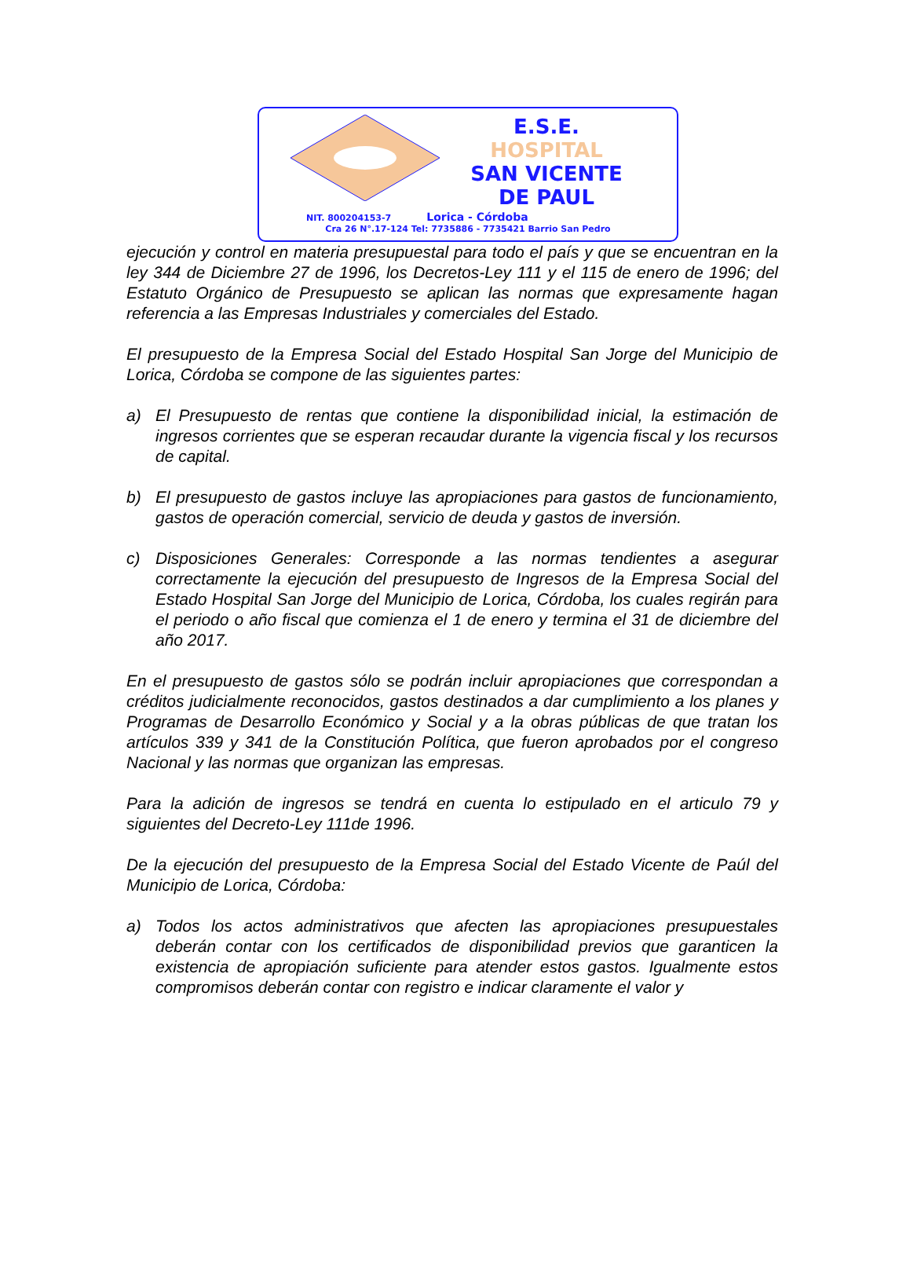E.S.E.
HOSPITAL
SAN VICENTE
DE PAUL
NIT. 800204153-7 Lorica - Córdoba
Cra 26 N°.17-124 Tel: 7735886 - 7735421 Barrio San Pedro
ejecución y control en materia presupuestal para todo el país y que se encuentran en la ley 344 de Diciembre 27 de 1996, los Decretos-Ley 111 y el 115 de enero de 1996; del Estatuto Orgánico de Presupuesto se aplican las normas que expresamente hagan referencia a las Empresas Industriales y comerciales del Estado.
El presupuesto de la Empresa Social del Estado Hospital San Jorge del Municipio de Lorica, Córdoba se compone de las siguientes partes:
a) El Presupuesto de rentas que contiene la disponibilidad inicial, la estimación de ingresos corrientes que se esperan recaudar durante la vigencia fiscal y los recursos de capital.
b) El presupuesto de gastos incluye las apropiaciones para gastos de funcionamiento, gastos de operación comercial, servicio de deuda y gastos de inversión.
c) Disposiciones Generales: Corresponde a las normas tendientes a asegurar correctamente la ejecución del presupuesto de Ingresos de la Empresa Social del Estado Hospital San Jorge del Municipio de Lorica, Córdoba, los cuales regirán para el periodo o año fiscal que comienza el 1 de enero y termina el 31 de diciembre del año 2017.
En el presupuesto de gastos sólo se podrán incluir apropiaciones que correspondan a créditos judicialmente reconocidos, gastos destinados a dar cumplimiento a los planes y Programas de Desarrollo Económico y Social y a la obras públicas de que tratan los artículos 339 y 341 de la Constitución Política, que fueron aprobados por el congreso Nacional y las normas que organizan las empresas.
Para la adición de ingresos se tendrá en cuenta lo estipulado en el articulo 79 y siguientes del Decreto-Ley 111de 1996.
De la ejecución del presupuesto de la Empresa Social del Estado Vicente de Paúl del Municipio de Lorica, Córdoba:
a) Todos los actos administrativos que afecten las apropiaciones presupuestales deberán contar con los certificados de disponibilidad previos que garanticen la existencia de apropiación suficiente para atender estos gastos. Igualmente estos compromisos deberán contar con registro e indicar claramente el valor y